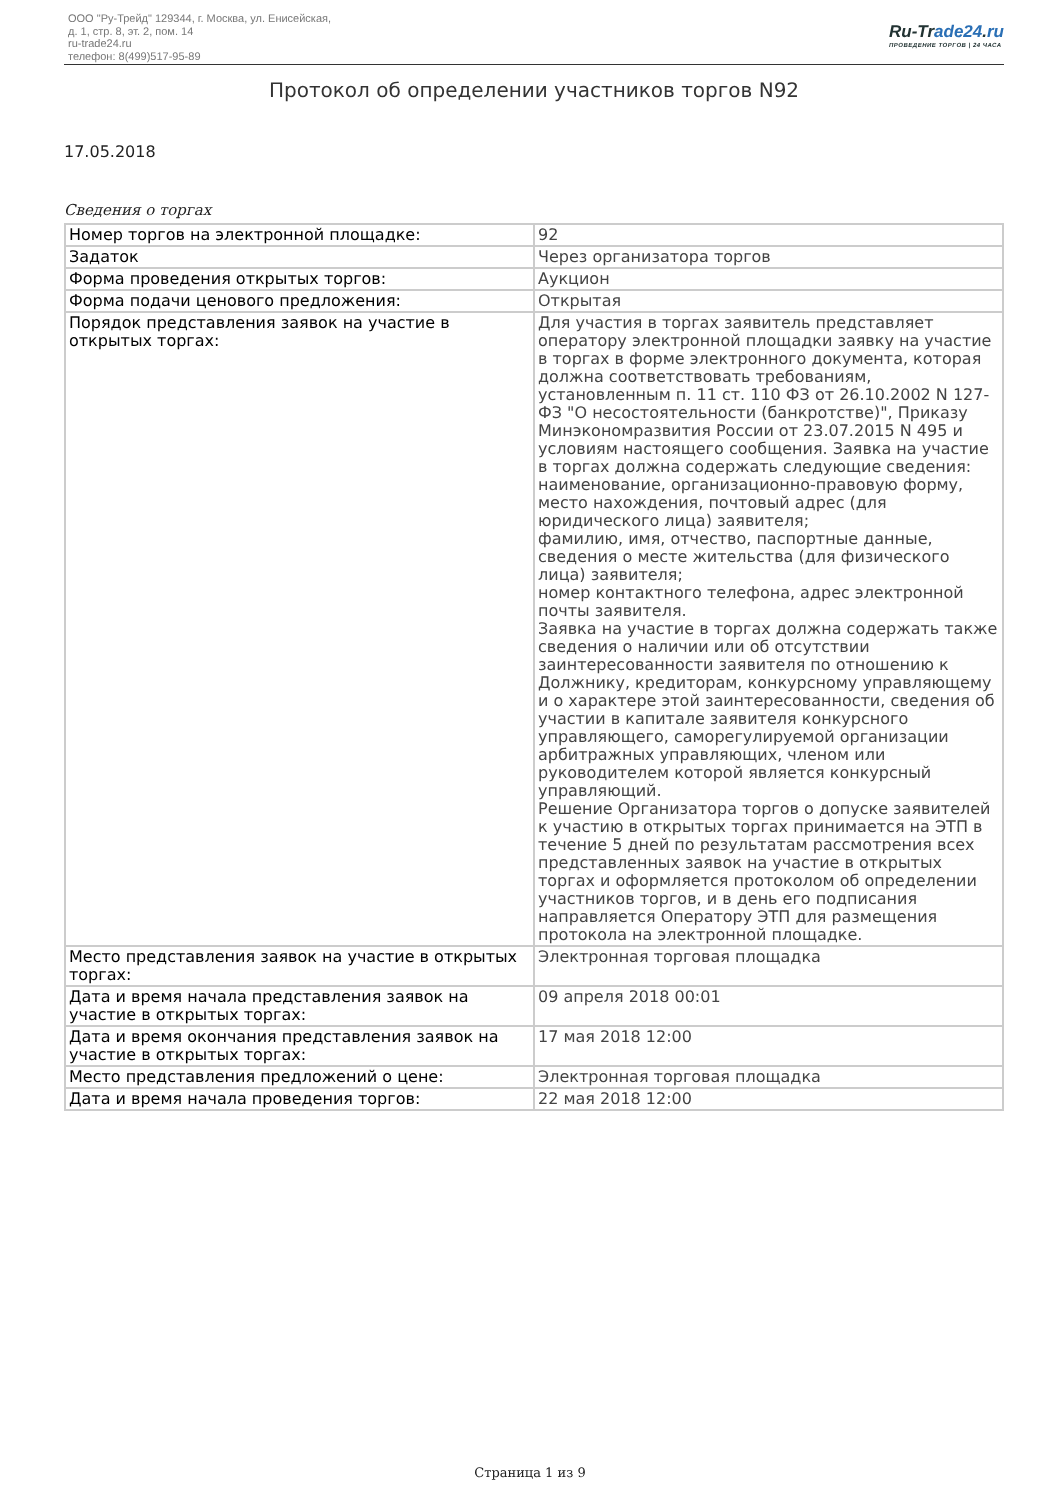ООО "Ру-Трейд" 129344, г. Москва, ул. Енисейская,
д. 1, стр. 8, эт. 2, пом. 14
ru-trade24.ru
телефон: 8(499)517-95-89
Ru-Trade24.ru
ПРОВЕДЕНИЕ ТОРГОВ | 24 ЧАСА
Протокол об определении участников торгов N92
17.05.2018
Сведения о торгах
| Номер торгов на электронной площадке: | 92 |
| Задаток | Через организатора торгов |
| Форма проведения открытых торгов: | Аукцион |
| Форма подачи ценового предложения: | Открытая |
| Порядок представления заявок на участие в открытых торгах: | Для участия в торгах заявитель представляет оператору электронной площадки заявку на участие в торгах в форме электронного документа, которая должна соответствовать требованиям, установленным п. 11 ст. 110 ФЗ от 26.10.2002 N 127-ФЗ "О несостоятельности (банкротстве)", Приказу Минэкономразвития России от 23.07.2015 N 495 и условиям настоящего сообщения. Заявка на участие в торгах должна содержать следующие сведения: наименование, организационно-правовую форму, место нахождения, почтовый адрес (для юридического лица) заявителя; фамилию, имя, отчество, паспортные данные, сведения о месте жительства (для физического лица) заявителя; номер контактного телефона, адрес электронной почты заявителя. Заявка на участие в торгах должна содержать также сведения о наличии или об отсутствии заинтересованности заявителя по отношению к Должнику, кредиторам, конкурсному управляющему и о характере этой заинтересованности, сведения об участии в капитале заявителя конкурсного управляющего, саморегулируемой организации арбитражных управляющих, членом или руководителем которой является конкурсный управляющий. Решение Организатора торгов о допуске заявителей к участию в открытых торгах принимается на ЭТП в течение 5 дней по результатам рассмотрения всех представленных заявок на участие в открытых торгах и оформляется протоколом об определении участников торгов, и в день его подписания направляется Оператору ЭТП для размещения протокола на электронной площадке. |
| Место представления заявок на участие в открытых торгах: | Электронная торговая площадка |
| Дата и время начала представления заявок на участие в открытых торгах: | 09 апреля 2018 00:01 |
| Дата и время окончания представления заявок на участие в открытых торгах: | 17 мая 2018 12:00 |
| Место представления предложений о цене: | Электронная торговая площадка |
| Дата и время начала проведения торгов: | 22 мая 2018 12:00 |
Страница 1 из 9